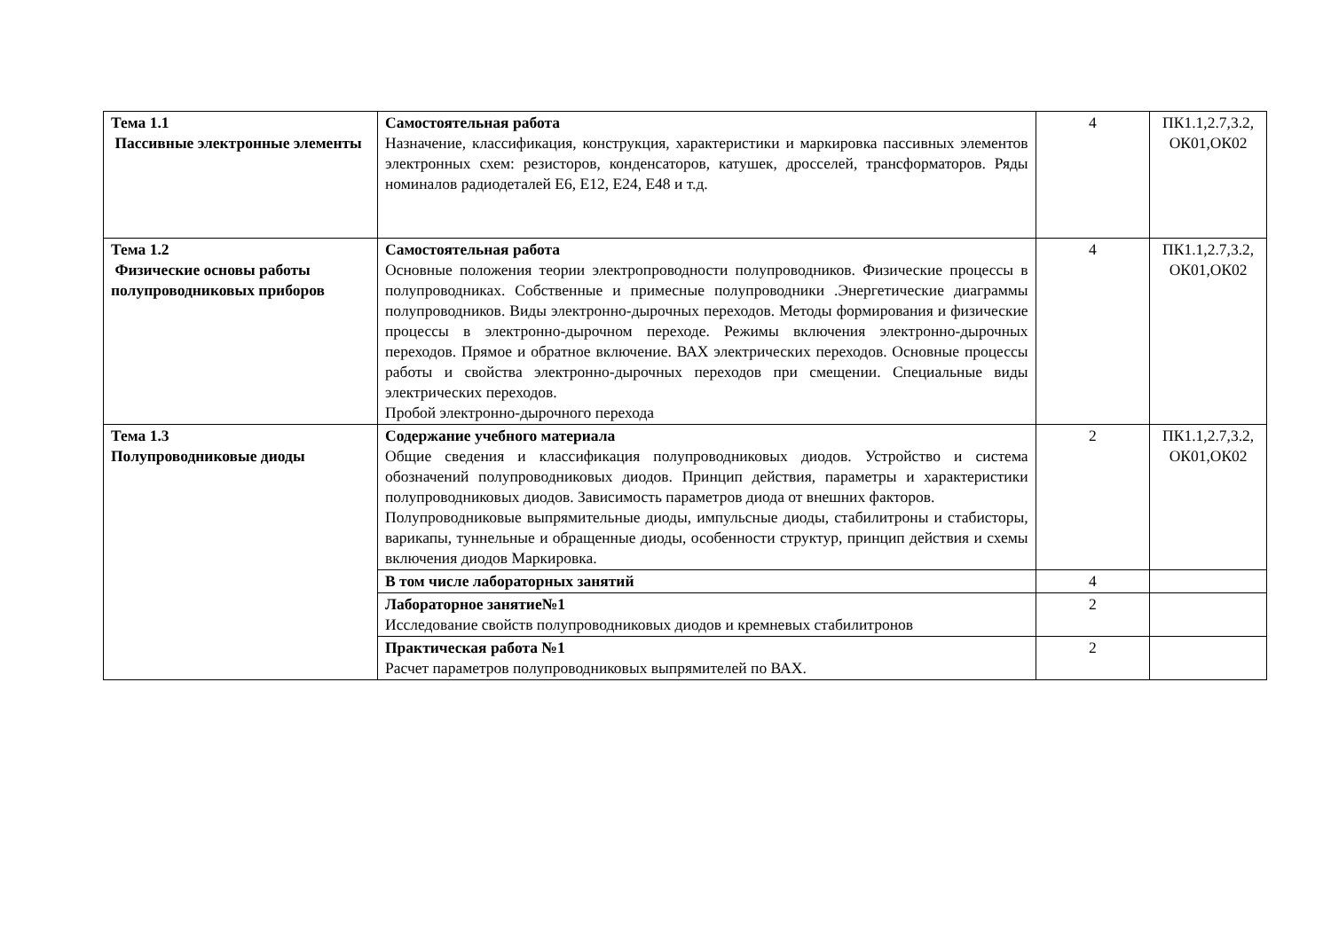| Тема 1.1 Пассивные электронные элементы | Самостоятельная работа Назначение, классификация, конструкция, характеристики и маркировка пассивных элементов электронных схем: резисторов, конденсаторов, катушек, дросселей, трансформаторов. Ряды номиналов радиодеталей Е6, Е12, Е24, Е48 и т.д. | 4 | ПК1.1,2.7,3.2, ОК01,ОК02 |
| Тема 1.2 Физические основы работы полупроводниковых приборов | Самостоятельная работа Основные положения теории электропроводности полупроводников. Физические процессы в полупроводниках. Собственные и примесные полупроводники .Энергетические диаграммы полупроводников. Виды электронно-дырочных переходов. Методы формирования и физические процессы в электронно-дырочном переходе. Режимы включения электронно-дырочных переходов. Прямое и обратное включение. ВАХ электрических переходов. Основные процессы работы и свойства электронно-дырочных переходов при смещении. Специальные виды электрических переходов. Пробой электронно-дырочного перехода | 4 | ПК1.1,2.7,3.2, ОК01,ОК02 |
| Тема 1.3 Полупроводниковые диоды | Содержание учебного материала Общие сведения и классификация полупроводниковых диодов. Устройство и система обозначений полупроводниковых диодов. Принцип действия, параметры и характеристики полупроводниковых диодов. Зависимость параметров диода от внешних факторов. Полупроводниковые выпрямительные диоды, импульсные диоды, стабилитроны и стабисторы, варикапы, туннельные и обращенные диоды, особенности структур, принцип действия и схемы включения диодов Маркировка. | 2 | ПК1.1,2.7,3.2, ОК01,ОК02 |
| | В том числе лабораторных занятий | 4 | |
| | Лабораторное занятие№1 Исследование свойств полупроводниковых диодов и кремневых стабилитронов | 2 | |
| | Практическая работа №1 Расчет параметров полупроводниковых выпрямителей по ВАХ. | 2 | |